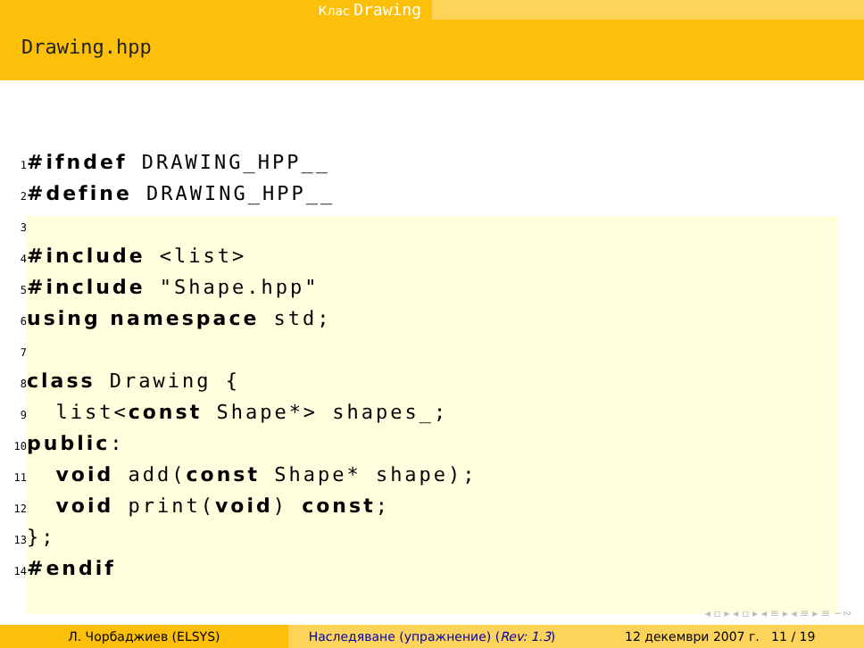Клас Drawing
Drawing.hpp
1#ifndef DRAWING_HPP__
2#define DRAWING_HPP__
3
4#include <list>
5#include "Shape.hpp"
6 using namespace std;
7
8 class Drawing {
9  list<const Shape*> shapes_;
10 public:
11  void add(const Shape* shape);
12  void print(void) const;
13};
14#endif
◂ ▫ ▸ ◂ ▫ ▸ ◂ ≡ ▸ ◂ ≡ ▸ ≡ ∽∾
Л. Чорбаджиев (ELSYS) Наследяване (упражнение) (Rev: 1.3)
12 декември 2007 г. 11 / 19